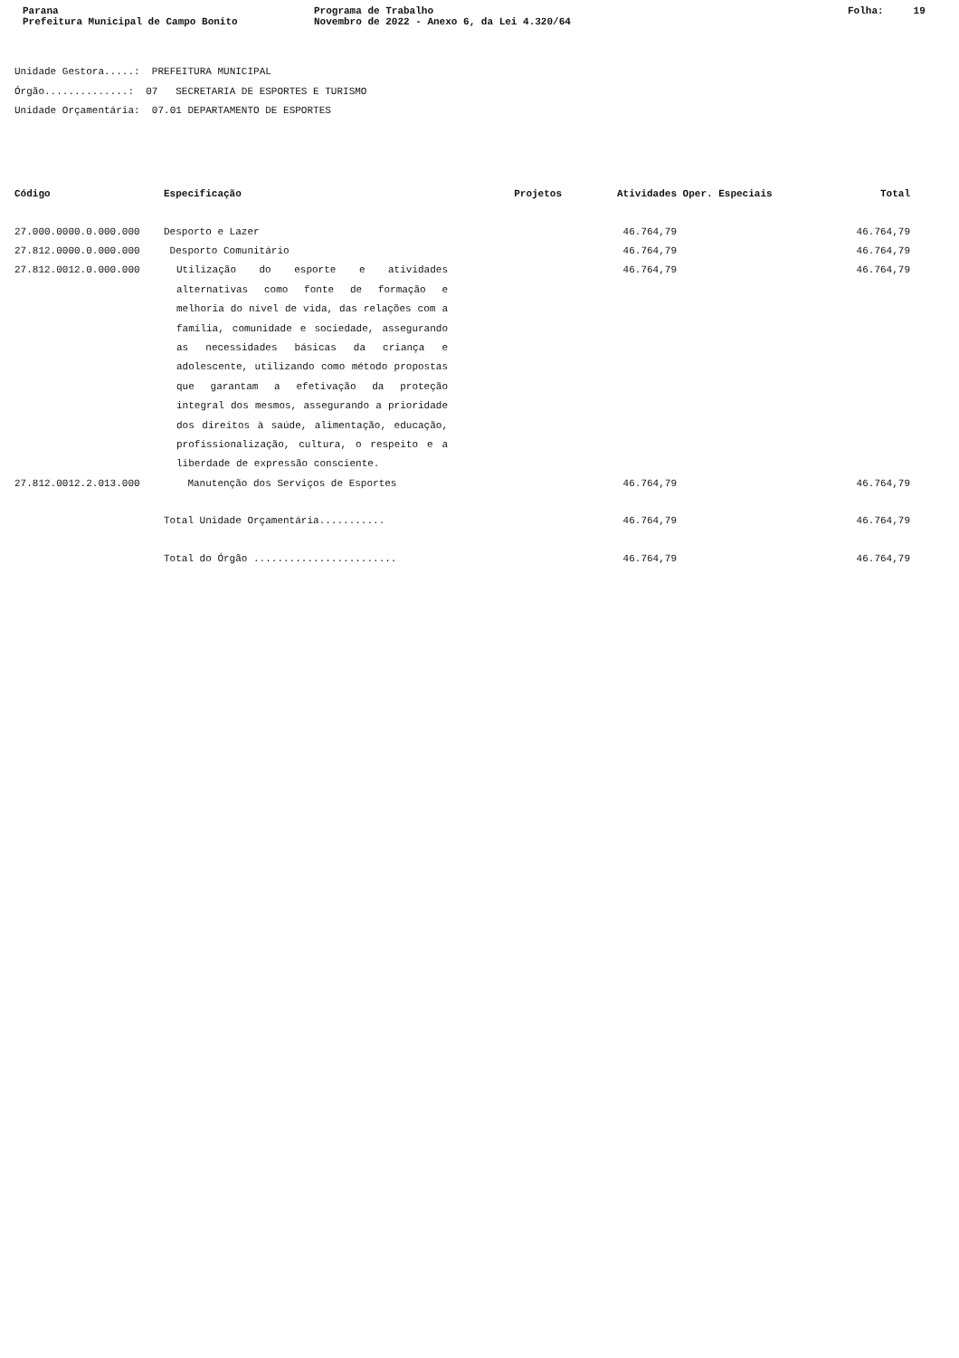Parana
Prefeitura Municipal de Campo Bonito
Programa de Trabalho
Novembro de 2022 - Anexo 6, da Lei 4.320/64
Folha: 19
Unidade Gestora.....: PREFEITURA MUNICIPAL
Órgão..............: 07 SECRETARIA DE ESPORTES E TURISMO
Unidade Orçamentária: 07.01 DEPARTAMENTO DE ESPORTES
| Código | Especificação | Projetos | Atividades | Oper. Especiais | Total |
| --- | --- | --- | --- | --- | --- |
| 27.000.0000.0.000.000 | Desporto e Lazer | | 46.764,79 | | 46.764,79 |
| 27.812.0000.0.000.000 | Desporto Comunitário | | 46.764,79 | | 46.764,79 |
| 27.812.0012.0.000.000 | Utilização do esporte e atividades alternativas como fonte de formação e melhoria do nível de vida, das relações com a família, comunidade e sociedade, assegurando as necessidades básicas da criança e adolescente, utilizando como método propostas que garantam a efetivação da proteção integral dos mesmos, assegurando a prioridade dos direitos à saúde, alimentação, educação, profissionalização, cultura, o respeito e a liberdade de expressão consciente. | | 46.764,79 | | 46.764,79 |
| 27.812.0012.2.013.000 | Manutenção dos Serviços de Esportes | | 46.764,79 | | 46.764,79 |
| | Total Unidade Orçamentária........... | | 46.764,79 | | 46.764,79 |
| | Total do Órgão ........................ | | 46.764,79 | | 46.764,79 |